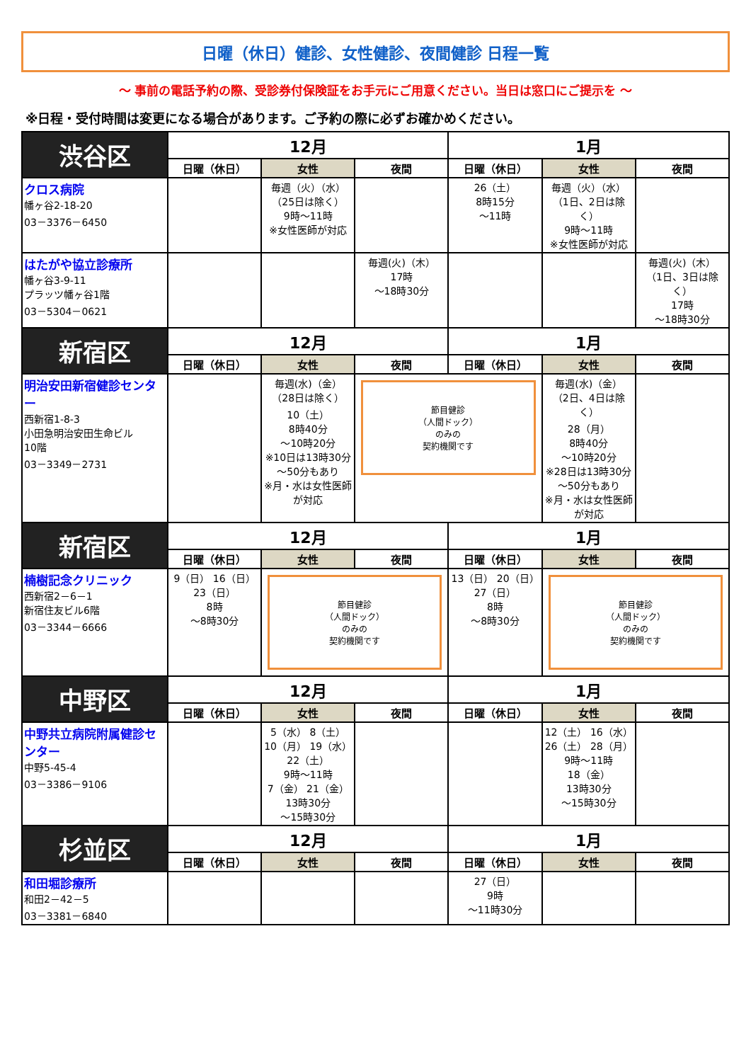日曜（休日）健診、女性健診、夜間健診 日程一覧
～ 事前の電話予約の際、受診券付保険証をお手元にご用意ください。当日は窓口にご提示を ～
※日程・受付時間は変更になる場合があります。ご予約の際に必ずお確かめください。
| 渋谷区 | 12月 | | | 1月 | | |
| --- | --- | --- | --- | --- | --- | --- |
| | 日曜（休日） | 女性 | 夜間 | 日曜（休日） | 女性 | 夜間 |
| クロス病院 幡ヶ谷2-18-20 03－3376－6450 | | 毎週（火）（水） （25日は除く） 9時～11時 ※女性医師が対応 | | 26（土） 8時15分 ～11時 | 毎週（火）（水） （1日、2日は除く） 9時～11時 ※女性医師が対応 | |
| はたがや協立診療所 幡ヶ谷3-9-11 プラッツ幡ヶ谷1階 03－5304－0621 | | | 毎週(火)（木） 17時 ～18時30分 | | | 毎週(火)（木） （1日、3日は除く） 17時 ～18時30分 |
| 新宿区 | 12月 | | | 1月 | | |
| | 日曜（休日） | 女性 | 夜間 | 日曜（休日） | 女性 | 夜間 |
| 明治安田新宿健診センター 西新宿1-8-3 小田急明治安田生命ビル 10階 03－3349－2731 | | 毎週(水)（金） （28日は除く） 10（土） 8時40分 ～10時20分 ※10日は13時30分～50分もあり ※月・水は女性医師が対応 | 節目健診 （人間ドック） のみの 契約機関です | | 毎週(水)（金） （2日、4日は除く） 28（月） 8時40分 ～10時20分 ※28日は13時30分～50分もあり ※月・水は女性医師が対応 | |
| 新宿区 | 12月 | | | 1月 | | |
| | 日曜（休日） | 女性 | 夜間 | 日曜（休日） | 女性 | 夜間 |
| 楠樹記念クリニック 西新宿2－6－1 新宿住友ビル6階 03－3344－6666 | 9（日） 16（日） 23（日） 8時 ～8時30分 | 節目健診 （人間ドック） のみの 契約機関です | | 13（日） 20（日） 27（日） 8時 ～8時30分 | 節目健診 （人間ドック） のみの 契約機関です | |
| 中野区 | 12月 | | | 1月 | | |
| | 日曜（休日） | 女性 | 夜間 | 日曜（休日） | 女性 | 夜間 |
| 中野共立病院附属健診センター 中野5-45-4 03－3386－9106 | | 5（水） 8（土） 10（月） 19（水） 22（土） 9時～11時 7（金） 21（金） 13時30分 ～15時30分 | | | 12（土） 16（水） 26（土） 28（月） 9時～11時 18（金） 13時30分 ～15時30分 | |
| 杉並区 | 12月 | | | 1月 | | |
| | 日曜（休日） | 女性 | 夜間 | 日曜（休日） | 女性 | 夜間 |
| 和田堀診療所 和田2－42－5 03－3381－6840 | | | | 27（日） 9時 ～11時30分 | | |